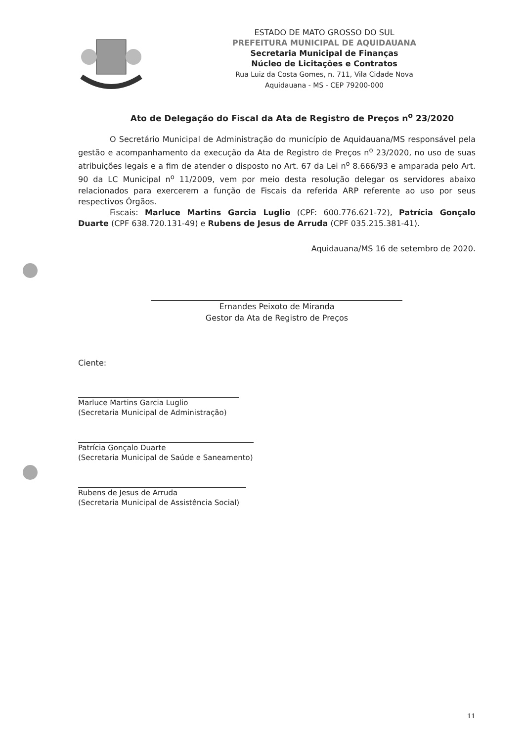ESTADO DE MATO GROSSO DO SUL
PREFEITURA MUNICIPAL DE AQUIDAUANA
Secretaria Municipal de Finanças
Núcleo de Licitações e Contratos
Rua Luiz da Costa Gomes, n. 711, Vila Cidade Nova
Aquidauana - MS - CEP 79200-000
Ato de Delegação do Fiscal da Ata de Registro de Preços n<sup>o</sup> 23/2020
O Secretário Municipal de Administração do município de Aquidauana/MS responsável pela gestão e acompanhamento da execução da Ata de Registro de Preços n<sup>o</sup> 23/2020, no uso de suas atribuições legais e a fim de atender o disposto no Art. 67 da Lei n<sup>o</sup> 8.666/93 e amparada pelo Art. 90 da LC Municipal n<sup>o</sup> 11/2009, vem por meio desta resolução delegar os servidores abaixo relacionados para exercerem a função de Fiscais da referida ARP referente ao uso por seus respectivos Órgãos.
Fiscais: Marluce Martins Garcia Luglio (CPF: 600.776.621-72), Patrícia Gonçalo Duarte (CPF 638.720.131-49) e Rubens de Jesus de Arruda (CPF 035.215.381-41).
Aquidauana/MS 16 de setembro de 2020.
Ernandes Peixoto de Miranda
Gestor da Ata de Registro de Preços
Ciente:
Marluce Martins Garcia Luglio
(Secretaria Municipal de Administração)
Patrícia Gonçalo Duarte
(Secretaria Municipal de Saúde e Saneamento)
Rubens de Jesus de Arruda
(Secretaria Municipal de Assistência Social)
11